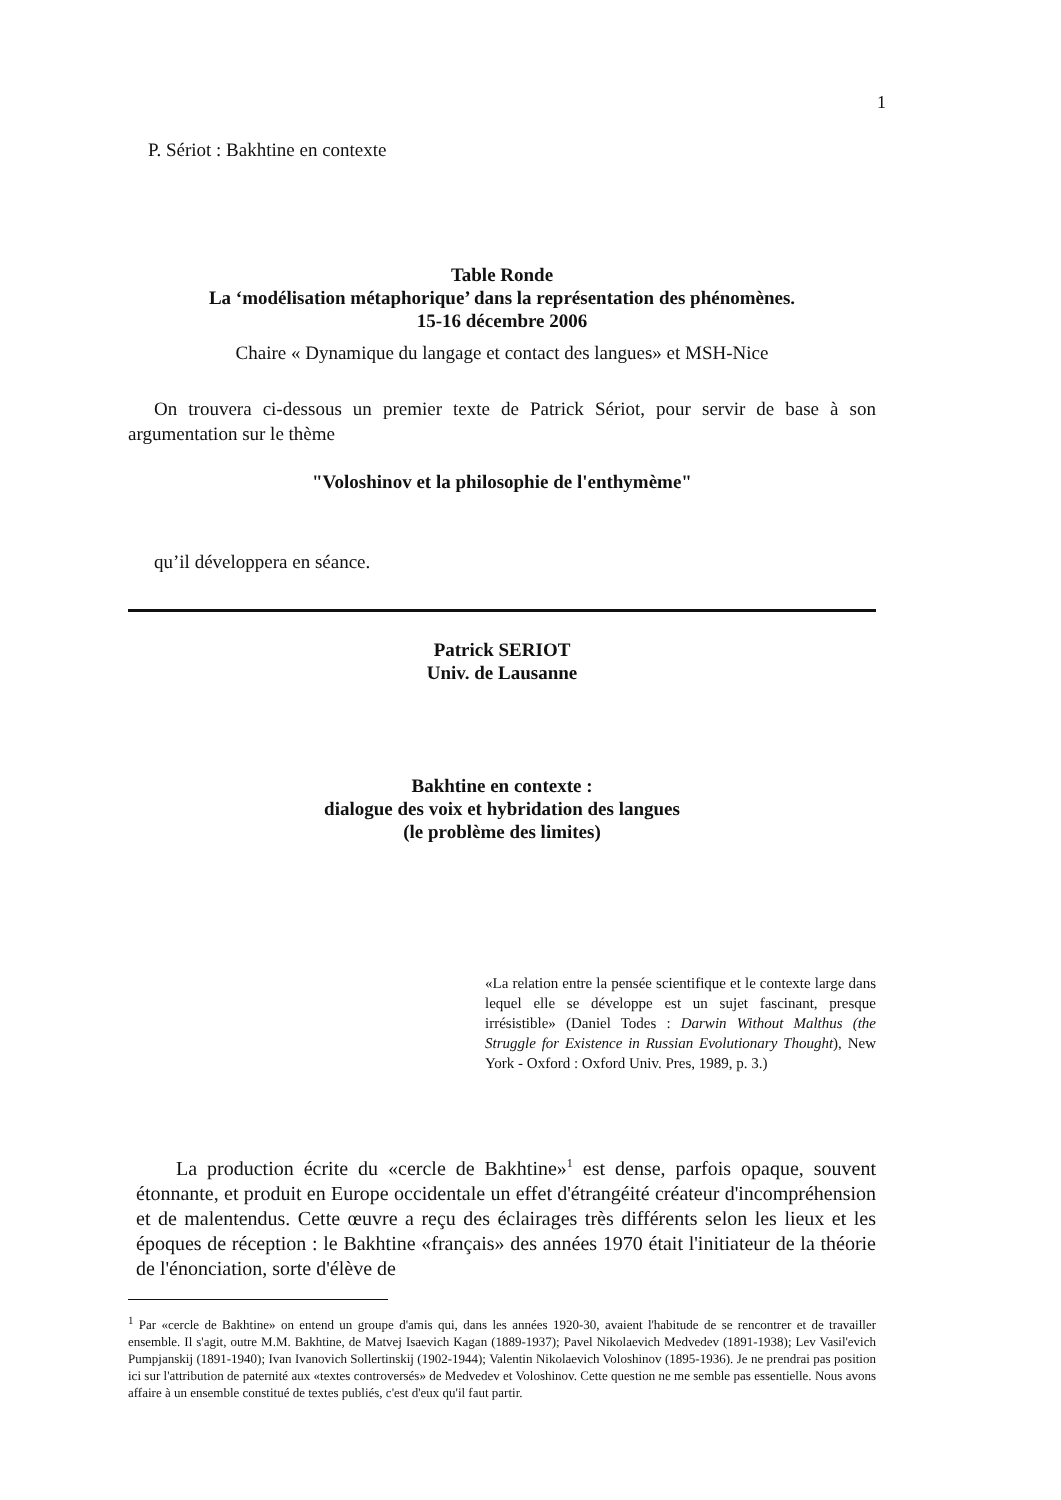1
P. Sériot : Bakhtine en contexte
Table Ronde
La ‘modélisation métaphorique’ dans la représentation des phénomènes.
15-16 décembre 2006
Chaire « Dynamique du langage et contact des langues» et MSH-Nice
On trouvera ci-dessous un premier texte de Patrick Sériot, pour servir de base à son argumentation sur le thème
"Voloshinov et la philosophie de l'enthymème"
qu’il développera en séance.
Patrick SERIOT
Univ. de Lausanne
Bakhtine en contexte :
dialogue des voix et hybridation des langues
(le problème des limites)
«La relation entre la pensée scientifique et le contexte large dans lequel elle se développe est un sujet fascinant, presque irrésistible» (Daniel Todes : Darwin Without Malthus (the Struggle for Existence in Russian Evolutionary Thought), New York - Oxford : Oxford Univ. Pres, 1989, p. 3.)
La production écrite du «cercle de Bakhtine»<sup>1</sup> est dense, parfois opaque, souvent étonnante, et produit en Europe occidentale un effet d'étrangéité créateur d'incompréhension et de malentendus. Cette œuvre a reçu des éclairages très différents selon les lieux et les époques de réception : le Bakhtine «français» des années 1970 était l'initiateur de la théorie de l'énonciation, sorte d'élève de
<sup>1</sup> Par «cercle de Bakhtine» on entend un groupe d'amis qui, dans les années 1920-30, avaient l'habitude de se rencontrer et de travailler ensemble. Il s'agit, outre M.M. Bakhtine, de Matvej Isaevich Kagan (1889-1937); Pavel Nikolaevich Medvedev (1891-1938); Lev Vasil'evich Pumpjanskij (1891-1940); Ivan Ivanovich Sollertinskij (1902-1944); Valentin Nikolaevich Voloshinov (1895-1936). Je ne prendrai pas position ici sur l'attribution de paternité aux «textes controversés» de Medvedev et Voloshinov. Cette question ne me semble pas essentielle. Nous avons affaire à un ensemble constitué de textes publiés, c'est d'eux qu'il faut partir.